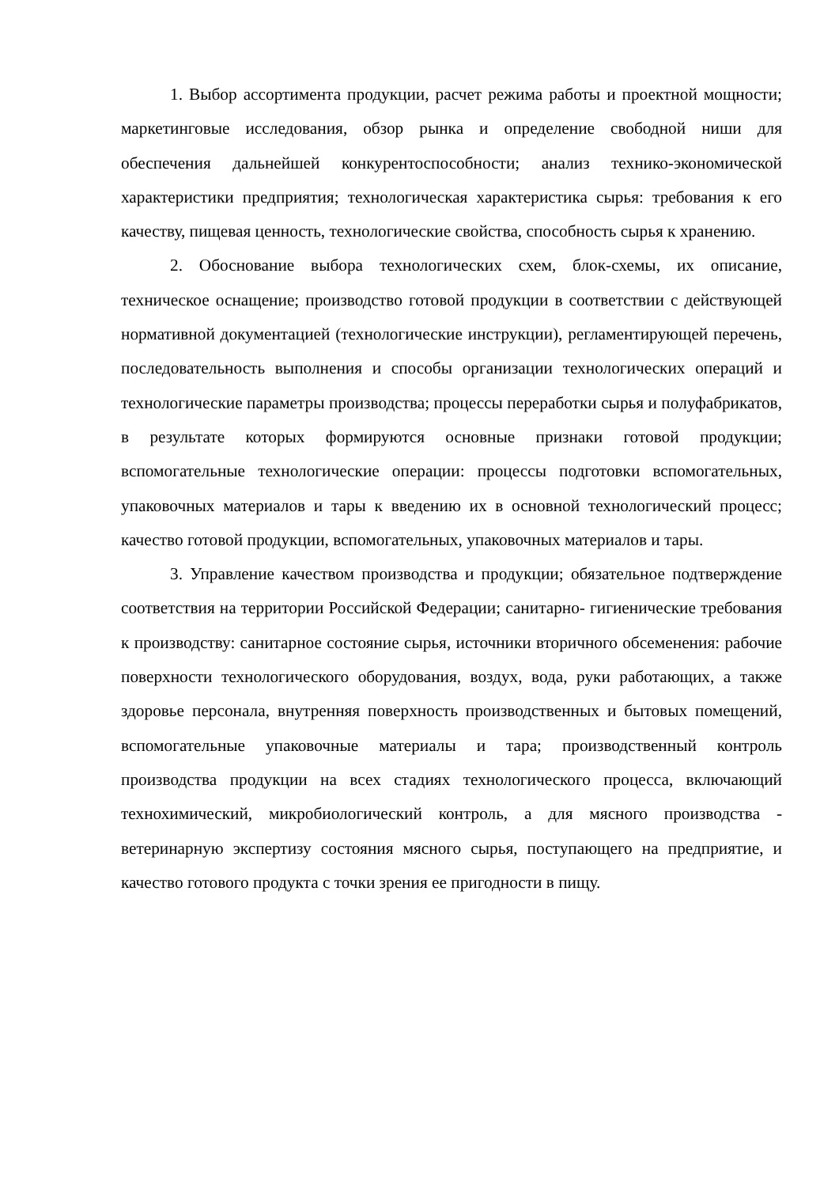1. Выбор ассортимента продукции, расчет режима работы и проектной мощности; маркетинговые исследования, обзор рынка и определение свободной ниши для обеспечения дальнейшей конкурентоспособности; анализ технико-экономической характеристики предприятия; технологическая характеристика сырья: требования к его качеству, пищевая ценность, технологические свойства, способность сырья к хранению.
2. Обоснование выбора технологических схем, блок-схемы, их описание, техническое оснащение; производство готовой продукции в соответствии с действующей нормативной документацией (технологические инструкции), регламентирующей перечень, последовательность выполнения и способы организации технологических операций и технологические параметры производства; процессы переработки сырья и полуфабрикатов, в результате которых формируются основные признаки готовой продукции; вспомогательные технологические операции: процессы подготовки вспомогательных, упаковочных материалов и тары к введению их в основной технологический процесс; качество готовой продукции, вспомогательных, упаковочных материалов и тары.
3. Управление качеством производства и продукции; обязательное подтверждение соответствия на территории Российской Федерации; санитарно- гигиенические требования к производству: санитарное состояние сырья, источники вторичного обсеменения: рабочие поверхности технологического оборудования, воздух, вода, руки работающих, а также здоровье персонала, внутренняя поверхность производственных и бытовых помещений, вспомогательные упаковочные материалы и тара; производственный контроль производства продукции на всех стадиях технологического процесса, включающий технохимический, микробиологический контроль, а для мясного производства - ветеринарную экспертизу состояния мясного сырья, поступающего на предприятие, и качество готового продукта с точки зрения ее пригодности в пищу.